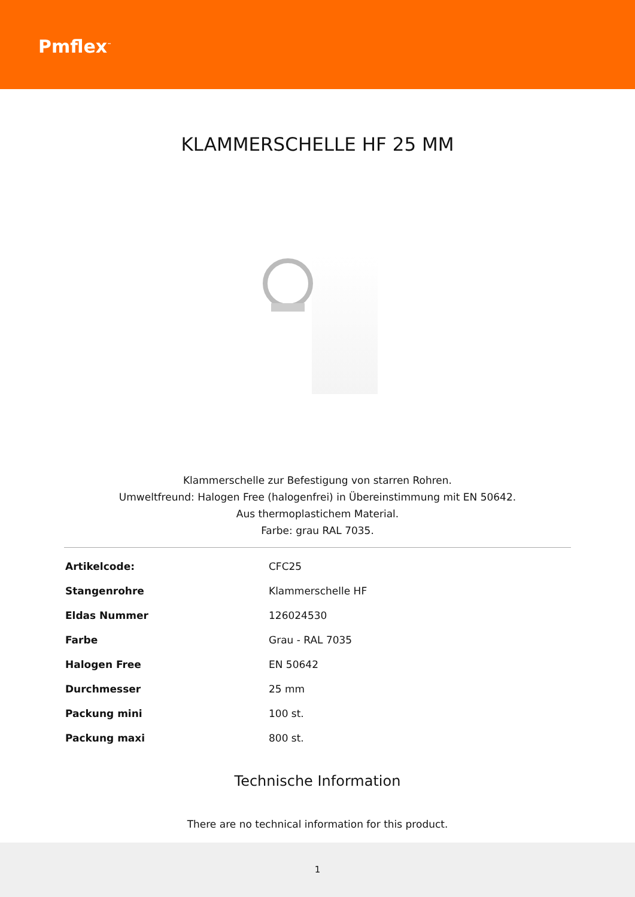Pmflex<sup>™</sup>
KLAMMERSCHELLE HF 25 MM
Klammerschelle zur Befestigung von starren Rohren.
Umweltfreund: Halogen Free (halogenfrei) in Übereinstimmung mit EN 50642.
Aus thermoplastichem Material.
Farbe: grau RAL 7035.
| Artikelcode: | CFC25 |
| Stangenrohre | Klammerschelle HF |
| Eldas Nummer | 126024530 |
| Farbe | Grau - RAL 7035 |
| Halogen Free | EN 50642 |
| Durchmesser | 25 mm |
| Packung mini | 100 st. |
| Packung maxi | 800 st. |
Technische Information
There are no technical information for this product.
1